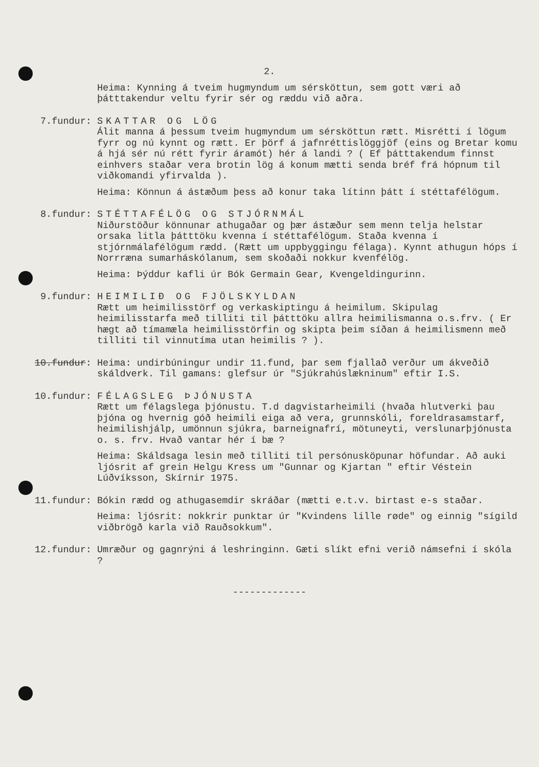2.
Heima: Kynning á tveim hugmyndum um sérsköttun, sem gott væri að þátttakendur veltu fyrir sér og ræddu við aðra.
7.fundur: SKATTAR OG LÖG
Álit manna á þessum tveim hugmyndum um sérsköttun rætt. Misrétti í lögum fyrr og nú kynnt og rætt. Er þörf á jafnréttislöggjöf (eins og Bretar komu á hjá sér nú rétt fyrir áramót) hér á landi ? ( Ef þátttakendum finnst einhvers staðar vera brotin lög á konum mætti senda bréf frá hópnum til viðkomandi yfirvalda ).
Heima: Könnun á ástæðum þess að konur taka lítinn þátt í stéttafélögum.
8.fundur: STÉTTAFÉLÖG OG STJÓRNMÁL
Niðurstöður könnunar athugaðar og þær ástæður sem menn telja helstar orsaka litla þátttöku kvenna í stéttafélögum. Staða kvenna í stjórnmálafélögum rædd. (Rætt um uppbyggingu félaga). Kynnt athugun hóps í Norrræna sumarháskólanum, sem skoðaði nokkur kvenfélög.
Heima: Þýddur kafli úr Bók Germain Gear, Kvengeldingurinn.
9.fundur: HEIMILIÐ OG FJÖLSKYLDAN
Rætt um heimilisstörf og verkaskiptingu á heimilum. Skipulag heimilisstarfa með tilliti til þátttöku allra heimilismanna o.s.frv. ( Er hægt að tímamæla heimilisstörfin og skipta þeim síðan á heimilismenn með tilliti til vinnutíma utan heimilis ? ).
10.fundur: Heima: undirbúningur undir 11.fund, þar sem fjallað verður um ákveðið skáldverk. Til gamans: glefsur úr "Sjúkrahúslækninum" eftir I.S.
10.fundur: FÉLAGSLEG ÞJÓNUSTA
Rætt um félagslega þjónustu. T.d dagvistarheimili (hvaða hlutverki þau þjóna og hvernig góð heimili eiga að vera, grunnskóli, foreldrasamstarf, heimilishjálp, umönnun sjúkra, barneignafrí, mötuneyti, verslunarþjónusta o. s. frv. Hvað vantar hér í bæ ?
Heima: Skáldsaga lesin með tilliti til persónusköpunar höfundar. Að auki ljósrit af grein Helgu Kress um "Gunnar og Kjartan " eftir Véstein Lúðvíksson, Skírnir 1975.
11.fundur: Bókin rædd og athugasemdir skráðar (mætti e.t.v. birtast e-s staðar.
Heima: ljósrit: nokkrir punktar úr "Kvindens lille røde" og einnig "sígild viðbrögð karla við Rauðsokkum".
12.fundur: Umræður og gagnrýni á leshringinn. Gæti slíkt efni verið námsefni í skóla ?
-------------